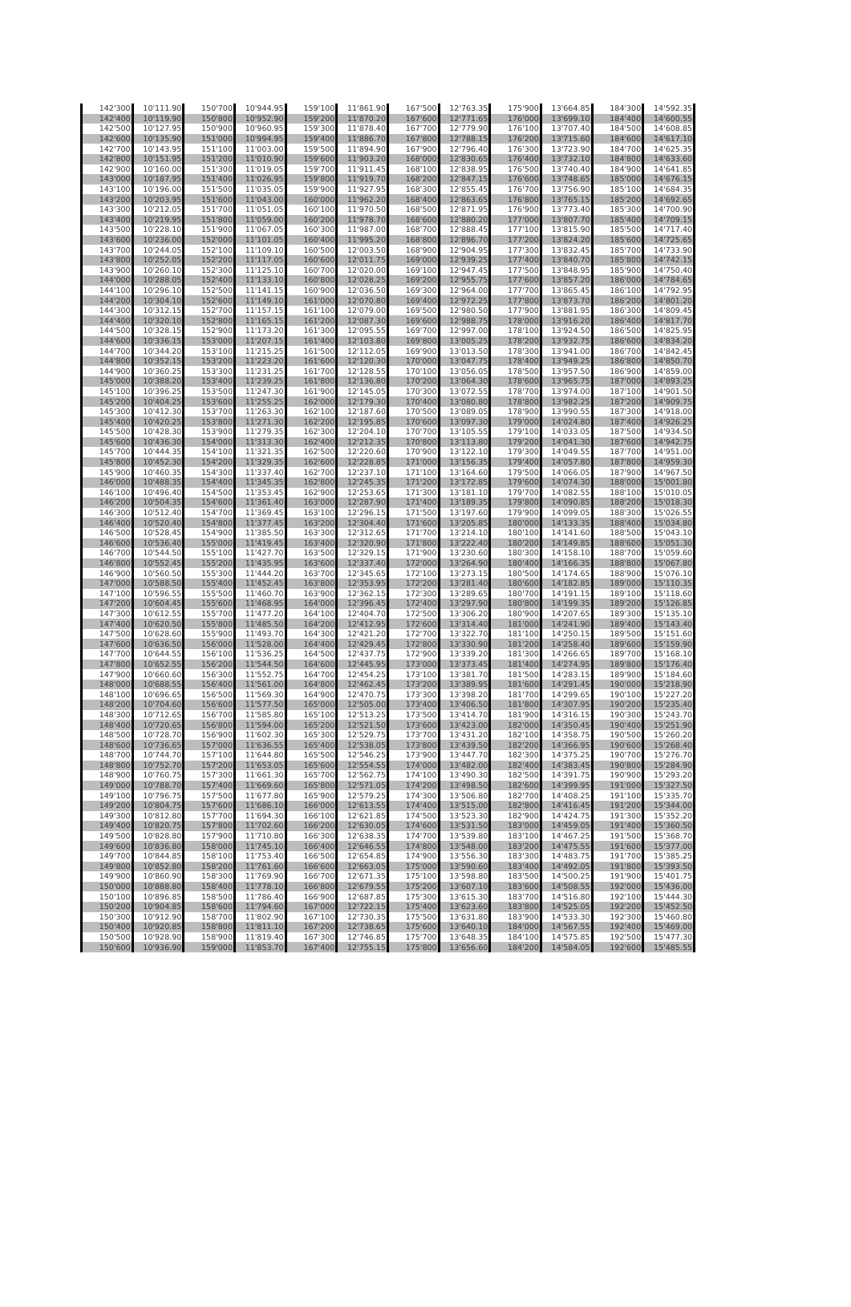| 142'300 | 10'111.90 | 150'700 | 10'944.95 | 159'100 | 11'861.90 | 167'500 | 12'763.35 | 175'900 | 13'664.85 | 184'300 | 14'592.35 |
| 142'400 | 10'119.90 | 150'800 | 10'952.90 | 159'200 | 11'870.20 | 167'600 | 12'771.65 | 176'000 | 13'699.10 | 184'400 | 14'600.55 |
| 142'500 | 10'127.95 | 150'900 | 10'960.95 | 159'300 | 11'878.40 | 167'700 | 12'779.90 | 176'100 | 13'707.40 | 184'500 | 14'608.85 |
| 142'600 | 10'135.90 | 151'000 | 10'994.95 | 159'400 | 11'886.70 | 167'800 | 12'788.15 | 176'200 | 13'715.60 | 184'600 | 14'617.10 |
| 142'700 | 10'143.95 | 151'100 | 11'003.00 | 159'500 | 11'894.90 | 167'900 | 12'796.40 | 176'300 | 13'723.90 | 184'700 | 14'625.35 |
| 142'800 | 10'151.95 | 151'200 | 11'010.90 | 159'600 | 11'903.20 | 168'000 | 12'830.65 | 176'400 | 13'732.10 | 184'800 | 14'633.60 |
| 142'900 | 10'160.00 | 151'300 | 11'019.05 | 159'700 | 11'911.45 | 168'100 | 12'838.95 | 176'500 | 13'740.40 | 184'900 | 14'641.85 |
| 143'000 | 10'187.95 | 151'400 | 11'026.95 | 159'800 | 11'919.70 | 168'200 | 12'847.15 | 176'600 | 13'748.65 | 185'000 | 14'676.15 |
| 143'100 | 10'196.00 | 151'500 | 11'035.05 | 159'900 | 11'927.95 | 168'300 | 12'855.45 | 176'700 | 13'756.90 | 185'100 | 14'684.35 |
| 143'200 | 10'203.95 | 151'600 | 11'043.00 | 160'000 | 11'962.20 | 168'400 | 12'863.65 | 176'800 | 13'765.15 | 185'200 | 14'692.65 |
| 143'300 | 10'212.05 | 151'700 | 11'051.05 | 160'100 | 11'970.50 | 168'500 | 12'871.95 | 176'900 | 13'773.40 | 185'300 | 14'700.90 |
| 143'400 | 10'219.95 | 151'800 | 11'059.00 | 160'200 | 11'978.70 | 168'600 | 12'880.20 | 177'000 | 13'807.70 | 185'400 | 14'709.15 |
| 143'500 | 10'228.10 | 151'900 | 11'067.05 | 160'300 | 11'987.00 | 168'700 | 12'888.45 | 177'100 | 13'815.90 | 185'500 | 14'717.40 |
| 143'600 | 10'236.00 | 152'000 | 11'101.05 | 160'400 | 11'995.20 | 168'800 | 12'896.70 | 177'200 | 13'824.20 | 185'600 | 14'725.65 |
| 143'700 | 10'244.05 | 152'100 | 11'109.10 | 160'500 | 12'003.50 | 168'900 | 12'904.95 | 177'300 | 13'832.45 | 185'700 | 14'733.90 |
| 143'800 | 10'252.05 | 152'200 | 11'117.05 | 160'600 | 12'011.75 | 169'000 | 12'939.25 | 177'400 | 13'840.70 | 185'800 | 14'742.15 |
| 143'900 | 10'260.10 | 152'300 | 11'125.10 | 160'700 | 12'020.00 | 169'100 | 12'947.45 | 177'500 | 13'848.95 | 185'900 | 14'750.40 |
| 144'000 | 10'288.05 | 152'400 | 11'133.10 | 160'800 | 12'028.25 | 169'200 | 12'955.75 | 177'600 | 13'857.20 | 186'000 | 14'784.65 |
| 144'100 | 10'296.10 | 152'500 | 11'141.15 | 160'900 | 12'036.50 | 169'300 | 12'964.00 | 177'700 | 13'865.45 | 186'100 | 14'792.95 |
| 144'200 | 10'304.10 | 152'600 | 11'149.10 | 161'000 | 12'070.80 | 169'400 | 12'972.25 | 177'800 | 13'873.70 | 186'200 | 14'801.20 |
| 144'300 | 10'312.15 | 152'700 | 11'157.15 | 161'100 | 12'079.00 | 169'500 | 12'980.50 | 177'900 | 13'881.95 | 186'300 | 14'809.45 |
| 144'400 | 10'320.10 | 152'800 | 11'165.15 | 161'200 | 12'087.30 | 169'600 | 12'988.75 | 178'000 | 13'916.20 | 186'400 | 14'817.70 |
| 144'500 | 10'328.15 | 152'900 | 11'173.20 | 161'300 | 12'095.55 | 169'700 | 12'997.00 | 178'100 | 13'924.50 | 186'500 | 14'825.95 |
| 144'600 | 10'336.15 | 153'000 | 11'207.15 | 161'400 | 12'103.80 | 169'800 | 13'005.25 | 178'200 | 13'932.75 | 186'600 | 14'834.20 |
| 144'700 | 10'344.20 | 153'100 | 11'215.25 | 161'500 | 12'112.05 | 169'900 | 13'013.50 | 178'300 | 13'941.00 | 186'700 | 14'842.45 |
| 144'800 | 10'352.15 | 153'200 | 11'223.20 | 161'600 | 12'120.30 | 170'000 | 13'047.75 | 178'400 | 13'949.25 | 186'800 | 14'850.70 |
| 144'900 | 10'360.25 | 153'300 | 11'231.25 | 161'700 | 12'128.55 | 170'100 | 13'056.05 | 178'500 | 13'957.50 | 186'900 | 14'859.00 |
| 145'000 | 10'388.20 | 153'400 | 11'239.25 | 161'800 | 12'136.80 | 170'200 | 13'064.30 | 178'600 | 13'965.75 | 187'000 | 14'893.25 |
| 145'100 | 10'396.25 | 153'500 | 11'247.30 | 161'900 | 12'145.05 | 170'300 | 13'072.55 | 178'700 | 13'974.00 | 187'100 | 14'901.50 |
| 145'200 | 10'404.25 | 153'600 | 11'255.25 | 162'000 | 12'179.30 | 170'400 | 13'080.80 | 178'800 | 13'982.25 | 187'200 | 14'909.75 |
| 145'300 | 10'412.30 | 153'700 | 11'263.30 | 162'100 | 12'187.60 | 170'500 | 13'089.05 | 178'900 | 13'990.55 | 187'300 | 14'918.00 |
| 145'400 | 10'420.25 | 153'800 | 11'271.30 | 162'200 | 12'195.85 | 170'600 | 13'097.30 | 179'000 | 14'024.80 | 187'400 | 14'926.25 |
| 145'500 | 10'428.30 | 153'900 | 11'279.35 | 162'300 | 12'204.10 | 170'700 | 13'105.55 | 179'100 | 14'033.05 | 187'500 | 14'934.50 |
| 145'600 | 10'436.30 | 154'000 | 11'313.30 | 162'400 | 12'212.35 | 170'800 | 13'113.80 | 179'200 | 14'041.30 | 187'600 | 14'942.75 |
| 145'700 | 10'444.35 | 154'100 | 11'321.35 | 162'500 | 12'220.60 | 170'900 | 13'122.10 | 179'300 | 14'049.55 | 187'700 | 14'951.00 |
| 145'800 | 10'452.30 | 154'200 | 11'329.35 | 162'600 | 12'228.85 | 171'000 | 13'156.35 | 179'400 | 14'057.80 | 187'800 | 14'959.30 |
| 145'900 | 10'460.35 | 154'300 | 11'337.40 | 162'700 | 12'237.10 | 171'100 | 13'164.60 | 179'500 | 14'066.05 | 187'900 | 14'967.50 |
| 146'000 | 10'488.35 | 154'400 | 11'345.35 | 162'800 | 12'245.35 | 171'200 | 13'172.85 | 179'600 | 14'074.30 | 188'000 | 15'001.80 |
| 146'100 | 10'496.40 | 154'500 | 11'353.45 | 162'900 | 12'253.65 | 171'300 | 13'181.10 | 179'700 | 14'082.55 | 188'100 | 15'010.05 |
| 146'200 | 10'504.35 | 154'600 | 11'361.40 | 163'000 | 12'287.90 | 171'400 | 13'189.35 | 179'800 | 14'090.85 | 188'200 | 15'018.30 |
| 146'300 | 10'512.40 | 154'700 | 11'369.45 | 163'100 | 12'296.15 | 171'500 | 13'197.60 | 179'900 | 14'099.05 | 188'300 | 15'026.55 |
| 146'400 | 10'520.40 | 154'800 | 11'377.45 | 163'200 | 12'304.40 | 171'600 | 13'205.85 | 180'000 | 14'133.35 | 188'400 | 15'034.80 |
| 146'500 | 10'528.45 | 154'900 | 11'385.50 | 163'300 | 12'312.65 | 171'700 | 13'214.10 | 180'100 | 14'141.60 | 188'500 | 15'043.10 |
| 146'600 | 10'536.40 | 155'000 | 11'419.45 | 163'400 | 12'320.90 | 171'800 | 13'222.40 | 180'200 | 14'149.85 | 188'600 | 15'051.30 |
| 146'700 | 10'544.50 | 155'100 | 11'427.70 | 163'500 | 12'329.15 | 171'900 | 13'230.60 | 180'300 | 14'158.10 | 188'700 | 15'059.60 |
| 146'800 | 10'552.45 | 155'200 | 11'435.95 | 163'600 | 12'337.40 | 172'000 | 13'264.90 | 180'400 | 14'166.35 | 188'800 | 15'067.80 |
| 146'900 | 10'560.50 | 155'300 | 11'444.20 | 163'700 | 12'345.65 | 172'100 | 13'273.15 | 180'500 | 14'174.65 | 188'900 | 15'076.10 |
| 147'000 | 10'588.50 | 155'400 | 11'452.45 | 163'800 | 12'353.95 | 172'200 | 13'281.40 | 180'600 | 14'182.85 | 189'000 | 15'110.35 |
| 147'100 | 10'596.55 | 155'500 | 11'460.70 | 163'900 | 12'362.15 | 172'300 | 13'289.65 | 180'700 | 14'191.15 | 189'100 | 15'118.60 |
| 147'200 | 10'604.45 | 155'600 | 11'468.95 | 164'000 | 12'396.45 | 172'400 | 13'297.90 | 180'800 | 14'199.35 | 189'200 | 15'126.85 |
| 147'300 | 10'612.55 | 155'700 | 11'477.20 | 164'100 | 12'404.70 | 172'500 | 13'306.20 | 180'900 | 14'207.65 | 189'300 | 15'135.10 |
| 147'400 | 10'620.50 | 155'800 | 11'485.50 | 164'200 | 12'412.95 | 172'600 | 13'314.40 | 181'000 | 14'241.90 | 189'400 | 15'143.40 |
| 147'500 | 10'628.60 | 155'900 | 11'493.70 | 164'300 | 12'421.20 | 172'700 | 13'322.70 | 181'100 | 14'250.15 | 189'500 | 15'151.60 |
| 147'600 | 10'636.50 | 156'000 | 11'528.00 | 164'400 | 12'429.45 | 172'800 | 13'330.90 | 181'200 | 14'258.40 | 189'600 | 15'159.90 |
| 147'700 | 10'644.55 | 156'100 | 11'536.25 | 164'500 | 12'437.75 | 172'900 | 13'339.20 | 181'300 | 14'266.65 | 189'700 | 15'168.10 |
| 147'800 | 10'652.55 | 156'200 | 11'544.50 | 164'600 | 12'445.95 | 173'000 | 13'373.45 | 181'400 | 14'274.95 | 189'800 | 15'176.40 |
| 147'900 | 10'660.60 | 156'300 | 11'552.75 | 164'700 | 12'454.25 | 173'100 | 13'381.70 | 181'500 | 14'283.15 | 189'900 | 15'184.60 |
| 148'000 | 10'688.55 | 156'400 | 11'561.00 | 164'800 | 12'462.45 | 173'200 | 13'389.95 | 181'600 | 14'291.45 | 190'000 | 15'218.90 |
| 148'100 | 10'696.65 | 156'500 | 11'569.30 | 164'900 | 12'470.75 | 173'300 | 13'398.20 | 181'700 | 14'299.65 | 190'100 | 15'227.20 |
| 148'200 | 10'704.60 | 156'600 | 11'577.50 | 165'000 | 12'505.00 | 173'400 | 13'406.50 | 181'800 | 14'307.95 | 190'200 | 15'235.40 |
| 148'300 | 10'712.65 | 156'700 | 11'585.80 | 165'100 | 12'513.25 | 173'500 | 13'414.70 | 181'900 | 14'316.15 | 190'300 | 15'243.70 |
| 148'400 | 10'720.65 | 156'800 | 11'594.00 | 165'200 | 12'521.50 | 173'600 | 13'423.00 | 182'000 | 14'350.45 | 190'400 | 15'251.90 |
| 148'500 | 10'728.70 | 156'900 | 11'602.30 | 165'300 | 12'529.75 | 173'700 | 13'431.20 | 182'100 | 14'358.75 | 190'500 | 15'260.20 |
| 148'600 | 10'736.65 | 157'000 | 11'636.55 | 165'400 | 12'538.05 | 173'800 | 13'439.50 | 182'200 | 14'366.95 | 190'600 | 15'268.40 |
| 148'700 | 10'744.70 | 157'100 | 11'644.80 | 165'500 | 12'546.25 | 173'900 | 13'447.70 | 182'300 | 14'375.25 | 190'700 | 15'276.70 |
| 148'800 | 10'752.70 | 157'200 | 11'653.05 | 165'600 | 12'554.55 | 174'000 | 13'482.00 | 182'400 | 14'383.45 | 190'800 | 15'284.90 |
| 148'900 | 10'760.75 | 157'300 | 11'661.30 | 165'700 | 12'562.75 | 174'100 | 13'490.30 | 182'500 | 14'391.75 | 190'900 | 15'293.20 |
| 149'000 | 10'788.70 | 157'400 | 11'669.60 | 165'800 | 12'571.05 | 174'200 | 13'498.50 | 182'600 | 14'399.95 | 191'000 | 15'327.50 |
| 149'100 | 10'796.75 | 157'500 | 11'677.80 | 165'900 | 12'579.25 | 174'300 | 13'506.80 | 182'700 | 14'408.25 | 191'100 | 15'335.70 |
| 149'200 | 10'804.75 | 157'600 | 11'686.10 | 166'000 | 12'613.55 | 174'400 | 13'515.00 | 182'800 | 14'416.45 | 191'200 | 15'344.00 |
| 149'300 | 10'812.80 | 157'700 | 11'694.30 | 166'100 | 12'621.85 | 174'500 | 13'523.30 | 182'900 | 14'424.75 | 191'300 | 15'352.20 |
| 149'400 | 10'820.75 | 157'800 | 11'702.60 | 166'200 | 12'630.05 | 174'600 | 13'531.50 | 183'000 | 14'459.05 | 191'400 | 15'360.50 |
| 149'500 | 10'828.80 | 157'900 | 11'710.80 | 166'300 | 12'638.35 | 174'700 | 13'539.80 | 183'100 | 14'467.25 | 191'500 | 15'368.70 |
| 149'600 | 10'836.80 | 158'000 | 11'745.10 | 166'400 | 12'646.55 | 174'800 | 13'548.00 | 183'200 | 14'475.55 | 191'600 | 15'377.00 |
| 149'700 | 10'844.85 | 158'100 | 11'753.40 | 166'500 | 12'654.85 | 174'900 | 13'556.30 | 183'300 | 14'483.75 | 191'700 | 15'385.25 |
| 149'800 | 10'852.80 | 158'200 | 11'761.60 | 166'600 | 12'663.05 | 175'000 | 13'590.60 | 183'400 | 14'492.05 | 191'800 | 15'393.50 |
| 149'900 | 10'860.90 | 158'300 | 11'769.90 | 166'700 | 12'671.35 | 175'100 | 13'598.80 | 183'500 | 14'500.25 | 191'900 | 15'401.75 |
| 150'000 | 10'888.80 | 158'400 | 11'778.10 | 166'800 | 12'679.55 | 175'200 | 13'607.10 | 183'600 | 14'508.55 | 192'000 | 15'436.00 |
| 150'100 | 10'896.85 | 158'500 | 11'786.40 | 166'900 | 12'687.85 | 175'300 | 13'615.30 | 183'700 | 14'516.80 | 192'100 | 15'444.30 |
| 150'200 | 10'904.85 | 158'600 | 11'794.60 | 167'000 | 12'722.15 | 175'400 | 13'623.60 | 183'800 | 14'525.05 | 192'200 | 15'452.50 |
| 150'300 | 10'912.90 | 158'700 | 11'802.90 | 167'100 | 12'730.35 | 175'500 | 13'631.80 | 183'900 | 14'533.30 | 192'300 | 15'460.80 |
| 150'400 | 10'920.85 | 158'800 | 11'811.10 | 167'200 | 12'738.65 | 175'600 | 13'640.10 | 184'000 | 14'567.55 | 192'400 | 15'469.00 |
| 150'500 | 10'928.90 | 158'900 | 11'819.40 | 167'300 | 12'746.85 | 175'700 | 13'648.35 | 184'100 | 14'575.85 | 192'500 | 15'477.30 |
| 150'600 | 10'936.90 | 159'000 | 11'853.70 | 167'400 | 12'755.15 | 175'800 | 13'656.60 | 184'200 | 14'584.05 | 192'600 | 15'485.55 |